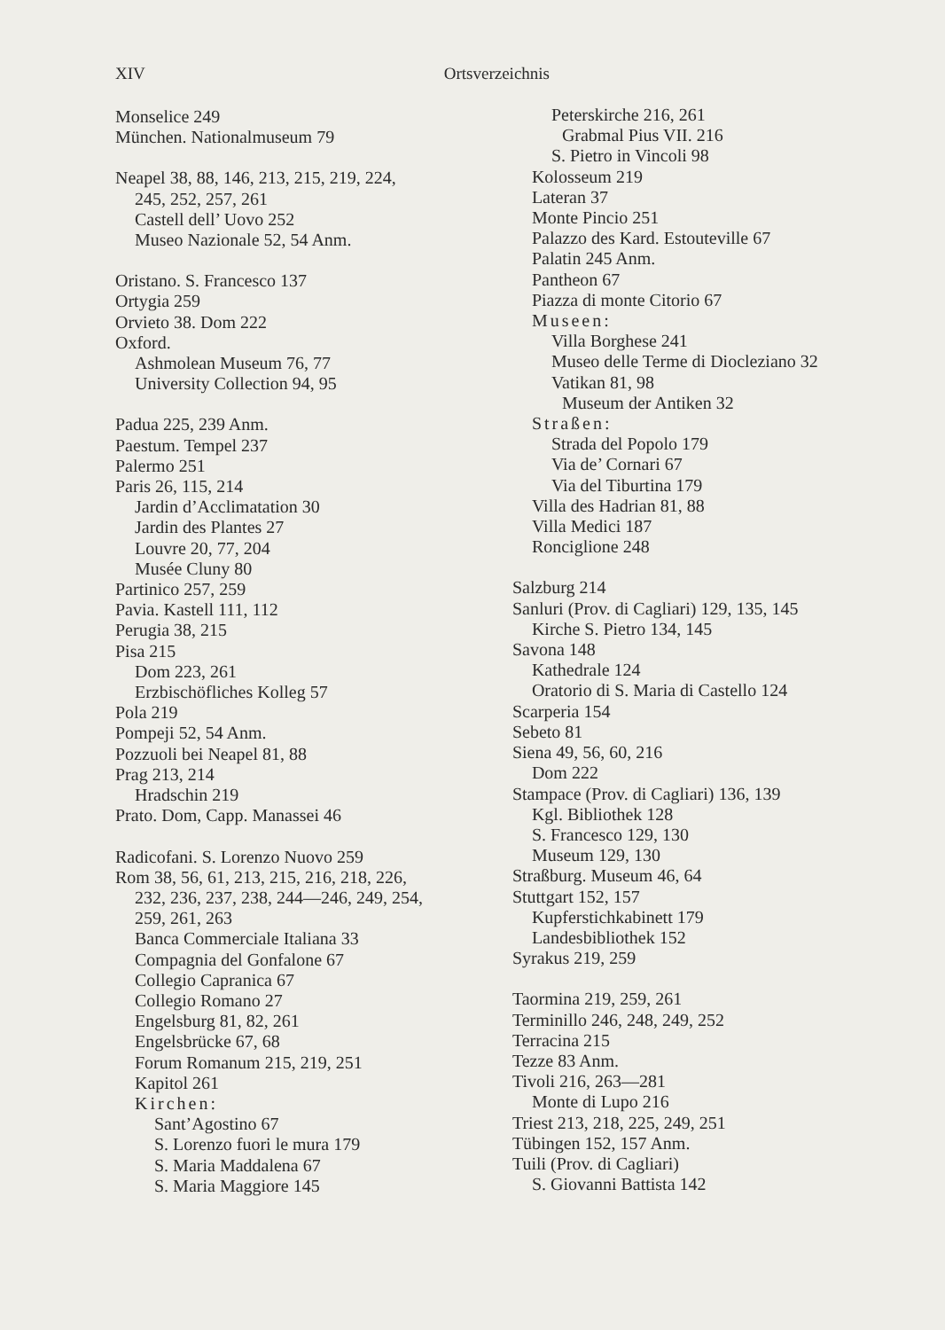XIV Ortsverzeichnis
Monselice 249
München. Nationalmuseum 79
Neapel 38, 88, 146, 213, 215, 219, 224,
245, 252, 257, 261
Castell dell’ Uovo 252
Museo Nazionale 52, 54 Anm.
Oristano. S. Francesco 137
Ortygia 259
Orvieto 38. Dom 222
Oxford.
Ashmolean Museum 76, 77
University Collection 94, 95
Padua 225, 239 Anm.
Paestum. Tempel 237
Palermo 251
Paris 26, 115, 214
Jardin d’Acclimatation 30
Jardin des Plantes 27
Louvre 20, 77, 204
Musée Cluny 80
Partinico 257, 259
Pavia. Kastell 111, 112
Perugia 38, 215
Pisa 215
Dom 223, 261
Erzbischöfliches Kolleg 57
Pola 219
Pompeji 52, 54 Anm.
Pozzuoli bei Neapel 81, 88
Prag 213, 214
Hradschin 219
Prato. Dom, Capp. Manassei 46
Radicofani. S. Lorenzo Nuovo 259
Rom 38, 56, 61, 213, 215, 216, 218, 226,
232, 236, 237, 238, 244—246, 249, 254,
259, 261, 263
Banca Commerciale Italiana 33
Compagnia del Gonfalone 67
Collegio Capranica 67
Collegio Romano 27
Engelsburg 81, 82, 261
Engelsbrücke 67, 68
Forum Romanum 215, 219, 251
Kapitol 261
Kirchen:
Sant’Agostino 67
S. Lorenzo fuori le mura 179
S. Maria Maddalena 67
S. Maria Maggiore 145
Peterskirche 216, 261
Grabmal Pius VII. 216
S. Pietro in Vincoli 98
Kolosseum 219
Lateran 37
Monte Pincio 251
Palazzo des Kard. Estouteville 67
Palatin 245 Anm.
Pantheon 67
Piazza di monte Citorio 67
Museen:
Villa Borghese 241
Museo delle Terme di Diocleziano 32
Vatikan 81, 98
Museum der Antiken 32
Straßen:
Strada del Popolo 179
Via de’ Cornari 67
Via del Tiburtina 179
Villa des Hadrian 81, 88
Villa Medici 187
Ronciglione 248
Salzburg 214
Sanluri (Prov. di Cagliari) 129, 135, 145
Kirche S. Pietro 134, 145
Savona 148
Kathedrale 124
Oratorio di S. Maria di Castello 124
Scarperia 154
Sebeto 81
Siena 49, 56, 60, 216
Dom 222
Stampace (Prov. di Cagliari) 136, 139
Kgl. Bibliothek 128
S. Francesco 129, 130
Museum 129, 130
Straßburg. Museum 46, 64
Stuttgart 152, 157
Kupferstichkabinett 179
Landesbibliothek 152
Syrakus 219, 259
Taormina 219, 259, 261
Terminillo 246, 248, 249, 252
Terracina 215
Tezze 83 Anm.
Tivoli 216, 263—281
Monte di Lupo 216
Triest 213, 218, 225, 249, 251
Tübingen 152, 157 Anm.
Tuili (Prov. di Cagliari)
S. Giovanni Battista 142